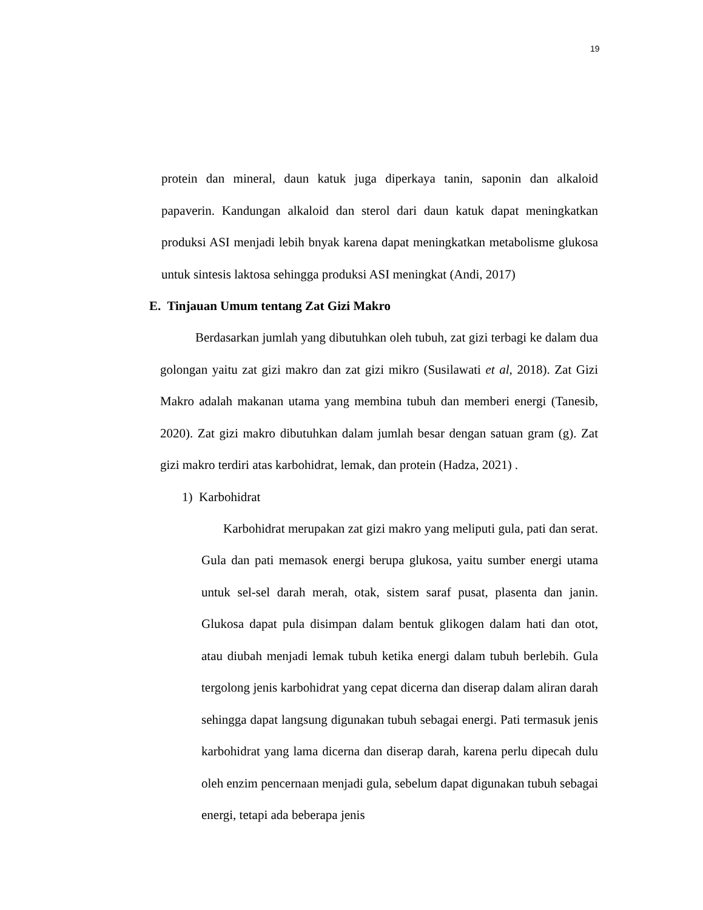19
protein dan mineral, daun katuk juga diperkaya tanin, saponin dan alkaloid papaverin. Kandungan alkaloid dan sterol dari daun katuk dapat meningkatkan produksi ASI menjadi lebih bnyak karena dapat meningkatkan metabolisme glukosa untuk sintesis laktosa sehingga produksi ASI meningkat (Andi, 2017)
E. Tinjauan Umum tentang Zat Gizi Makro
Berdasarkan jumlah yang dibutuhkan oleh tubuh, zat gizi terbagi ke dalam dua golongan yaitu zat gizi makro dan zat gizi mikro (Susilawati et al, 2018). Zat Gizi Makro adalah makanan utama yang membina tubuh dan memberi energi (Tanesib, 2020). Zat gizi makro dibutuhkan dalam jumlah besar dengan satuan gram (g). Zat gizi makro terdiri atas karbohidrat, lemak, dan protein (Hadza, 2021) .
1) Karbohidrat
Karbohidrat merupakan zat gizi makro yang meliputi gula, pati dan serat. Gula dan pati memasok energi berupa glukosa, yaitu sumber energi utama untuk sel-sel darah merah, otak, sistem saraf pusat, plasenta dan janin. Glukosa dapat pula disimpan dalam bentuk glikogen dalam hati dan otot, atau diubah menjadi lemak tubuh ketika energi dalam tubuh berlebih. Gula tergolong jenis karbohidrat yang cepat dicerna dan diserap dalam aliran darah sehingga dapat langsung digunakan tubuh sebagai energi. Pati termasuk jenis karbohidrat yang lama dicerna dan diserap darah, karena perlu dipecah dulu oleh enzim pencernaan menjadi gula, sebelum dapat digunakan tubuh sebagai energi, tetapi ada beberapa jenis